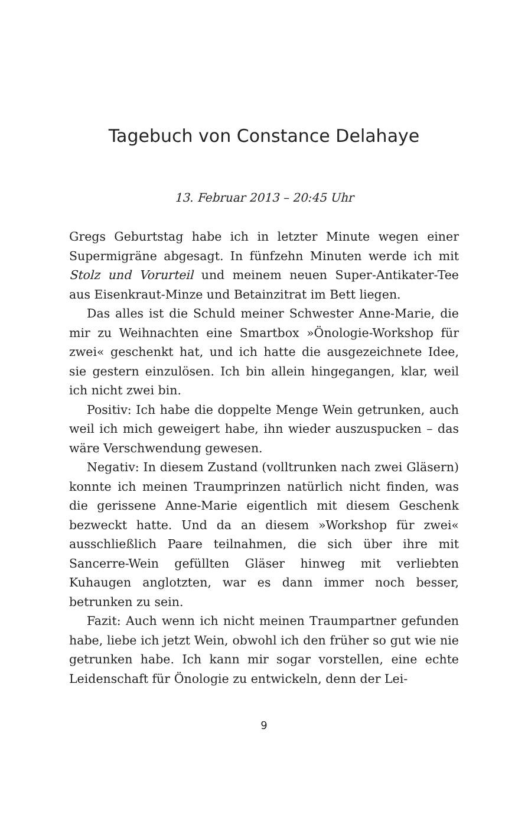Tagebuch von Constance Delahaye
13. Februar 2013 – 20:45 Uhr
Gregs Geburtstag habe ich in letzter Minute wegen einer Supermigräne abgesagt. In fünfzehn Minuten werde ich mit Stolz und Vorurteil und meinem neuen Super-Antikater-Tee aus Eisenkraut-Minze und Betainzitrat im Bett liegen.
Das alles ist die Schuld meiner Schwester Anne-Marie, die mir zu Weihnachten eine Smartbox »Önologie-Workshop für zwei« geschenkt hat, und ich hatte die ausgezeichnete Idee, sie gestern einzulösen. Ich bin allein hingegangen, klar, weil ich nicht zwei bin.
Positiv: Ich habe die doppelte Menge Wein getrunken, auch weil ich mich geweigert habe, ihn wieder auszuspucken – das wäre Verschwendung gewesen.
Negativ: In diesem Zustand (volltrunken nach zwei Gläsern) konnte ich meinen Traumprinzen natürlich nicht finden, was die gerissene Anne-Marie eigentlich mit diesem Geschenk bezweckt hatte. Und da an diesem »Workshop für zwei« ausschließlich Paare teilnahmen, die sich über ihre mit Sancerre-Wein gefüllten Gläser hinweg mit verliebten Kuhaugen anglotzten, war es dann immer noch besser, betrunken zu sein.
Fazit: Auch wenn ich nicht meinen Traumpartner gefunden habe, liebe ich jetzt Wein, obwohl ich den früher so gut wie nie getrunken habe. Ich kann mir sogar vorstellen, eine echte Leidenschaft für Önologie zu entwickeln, denn der Lei-
9